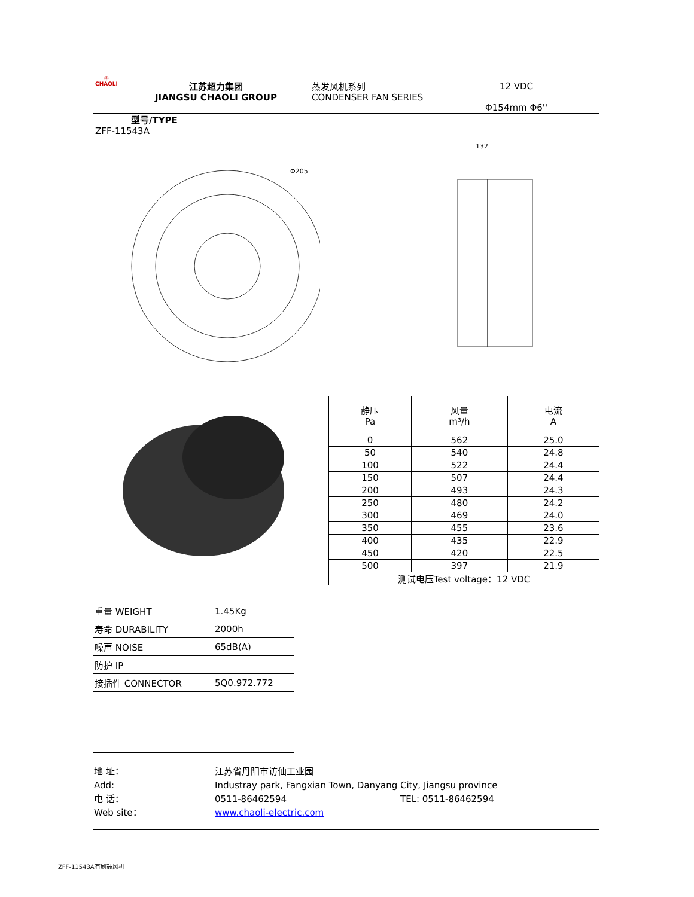◎
CHAOLI
江苏超力集团
JIANGSU CHAOLI GROUP
蒸发风机系列
CONDENSER FAN SERIES
12 VDC
Φ154mm Φ6''
型号/TYPE
ZFF-11543A
Φ205
132
| 静压 Pa | 风量 m³/h | 电流 A |
| --- | --- | --- |
| 0 | 562 | 25.0 |
| 50 | 540 | 24.8 |
| 100 | 522 | 24.4 |
| 150 | 507 | 24.4 |
| 200 | 493 | 24.3 |
| 250 | 480 | 24.2 |
| 300 | 469 | 24.0 |
| 350 | 455 | 23.6 |
| 400 | 435 | 22.9 |
| 450 | 420 | 22.5 |
| 500 | 397 | 21.9 |
| 测试电压Test voltage：12 VDC | | |
| 重量 WEIGHT | 1.45Kg |
| 寿命 DURABILITY | 2000h |
| 噪声 NOISE | 65dB(A) |
| 防护 IP | |
| 接插件 CONNECTOR | 5Q0.972.772 |
| 地 址： | 江苏省丹阳市访仙工业园 | |
| Add: | Industray park, Fangxian Town, Danyang City, Jiangsu province | |
| 电 话： | 0511-86462594 | TEL: 0511-86462594 |
| Web site： | www.chaoli-electric.com | |
ZFF-11543A有刷鼓风机